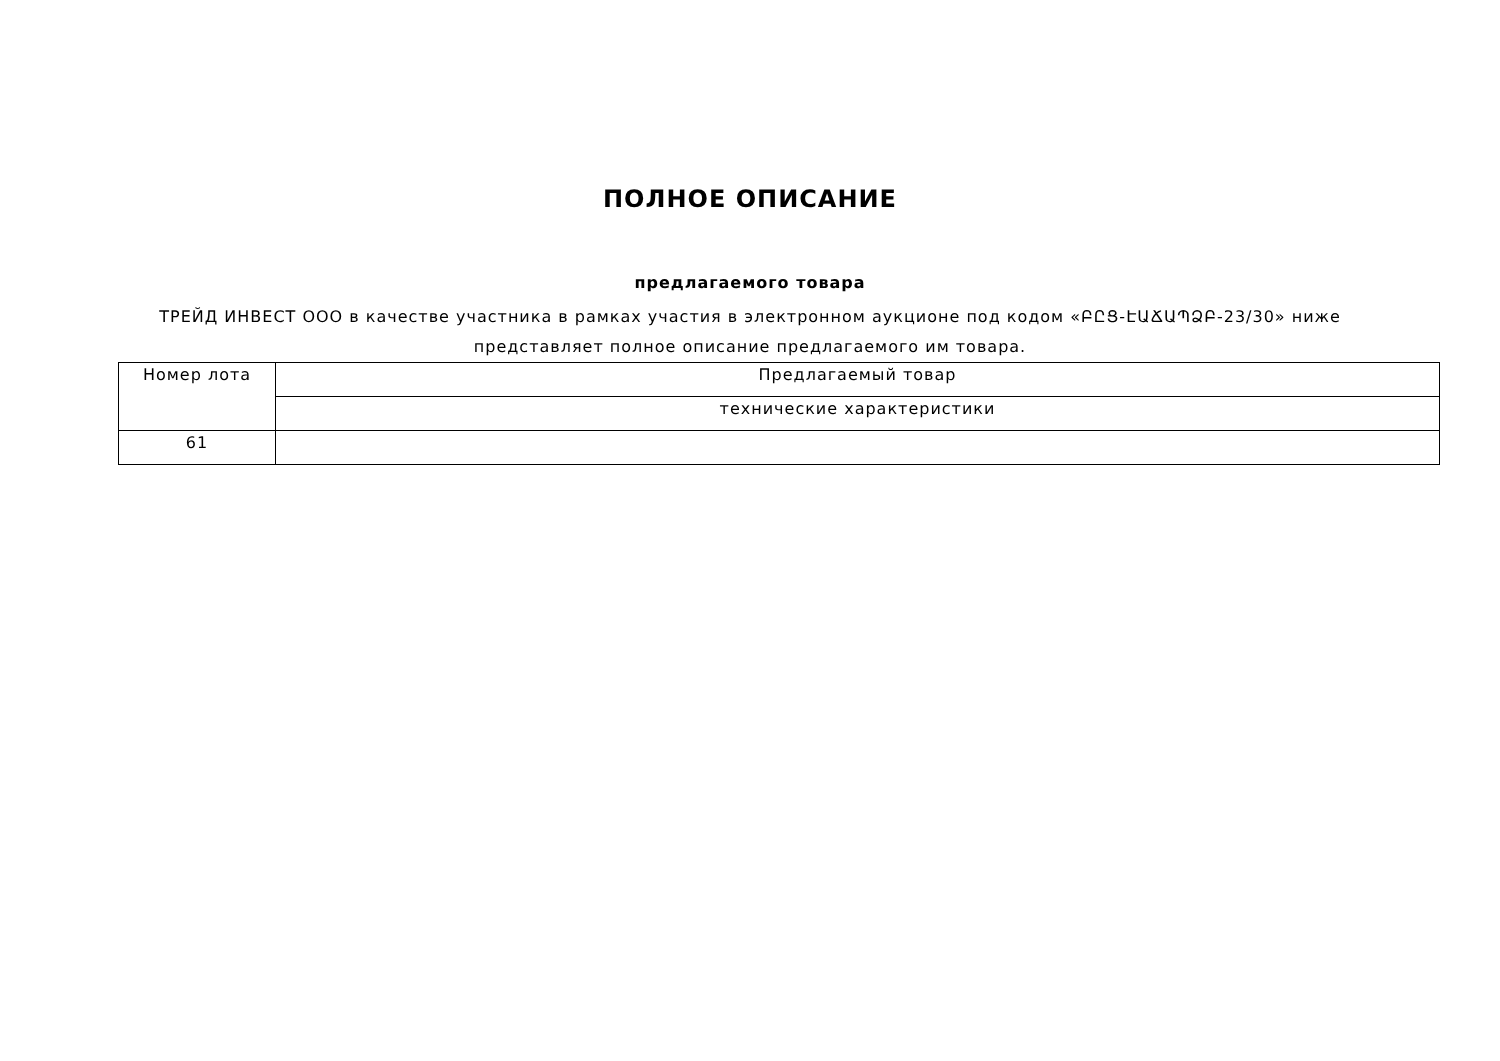ПОЛНОЕ ОПИСАНИЕ
предлагаемого товара
ТРЕЙД ИНВЕСТ ООО в качестве участника в рамках участия в электронном аукционе под кодом «ԲԸՑ-ԷԱՃԱՊՁԲ-23/30» ниже представляет полное описание предлагаемого им товара.
| Номер лота | Предлагаемый товар |
| --- | --- |
| | технические характеристики |
| 61 | |